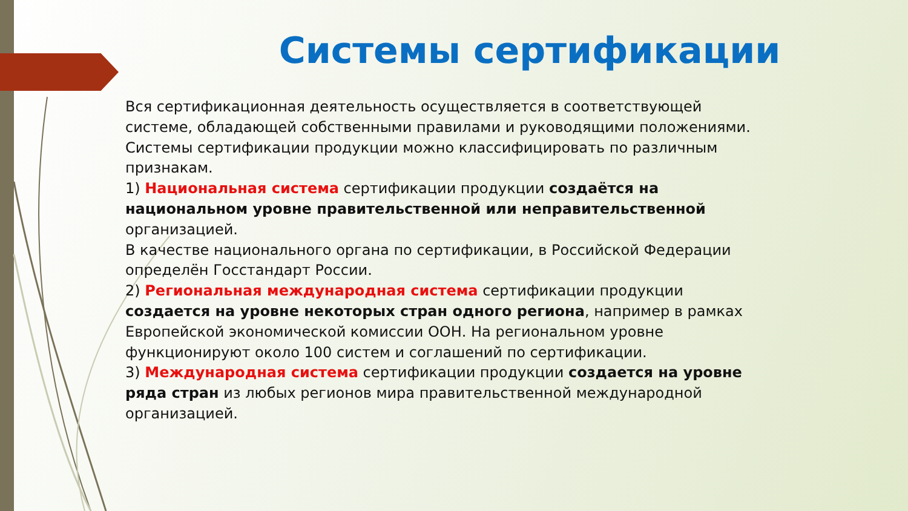Системы сертификации
Вся сертификационная деятельность осуществляется в соответствующей системе, обладающей собственными правилами и руководящими положениями.
Системы сертификации продукции можно классифицировать по различным признакам.
1) Национальная система сертификации продукции создаётся на национальном уровне правительственной или неправительственной организацией.
В качестве национального органа по сертификации, в Российской Федерации определён Госстандарт России.
2) Региональная международная система сертификации продукции создается на уровне некоторых стран одного региона, например в рамках Европейской экономической комиссии ООН. На региональном уровне функционируют около 100 систем и соглашений по сертификации.
3) Международная система сертификации продукции создается на уровне ряда стран из любых регионов мира правительственной международной организацией.